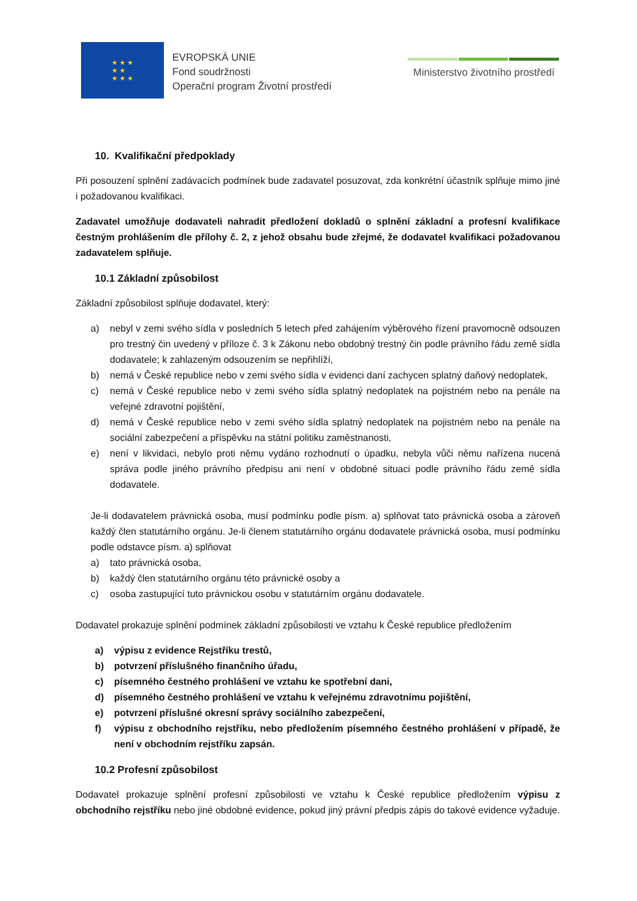★ ★ ★
★ ★
★ ★ ★
EVROPSKÁ UNIE
Fond soudržnosti
Operační program Životní prostředí
Ministerstvo životního prostředí
10. Kvalifikační předpoklady
Při posouzení splnění zadávacích podmínek bude zadavatel posuzovat, zda konkrétní účastník splňuje mimo jiné i požadovanou kvalifikaci.
Zadavatel umožňuje dodavateli nahradit předložení dokladů o splnění základní a profesní kvalifikace čestným prohlášením dle přílohy č. 2, z jehož obsahu bude zřejmé, že dodavatel kvalifikaci požadovanou zadavatelem splňuje.
10.1 Základní způsobilost
Základní způsobilost splňuje dodavatel, který:
a) nebyl v zemi svého sídla v posledních 5 letech před zahájením výběrového řízení pravomocně odsouzen pro trestný čin uvedený v příloze č. 3 k Zákonu nebo obdobný trestný čin podle právního řádu země sídla dodavatele; k zahlazeným odsouzením se nepřihlíží,
b) nemá v České republice nebo v zemi svého sídla v evidenci daní zachycen splatný daňový nedoplatek,
c) nemá v České republice nebo v zemi svého sídla splatný nedoplatek na pojistném nebo na penále na veřejné zdravotní pojištění,
d) nemá v České republice nebo v zemi svého sídla splatný nedoplatek na pojistném nebo na penále na sociální zabezpečení a příspěvku na státní politiku zaměstnanosti,
e) není v likvidaci, nebylo proti němu vydáno rozhodnutí o úpadku, nebyla vůči němu nařízena nucená správa podle jiného právního předpisu ani není v obdobné situaci podle právního řádu země sídla dodavatele.
Je-li dodavatelem právnická osoba, musí podmínku podle písm. a) splňovat tato právnická osoba a zároveň každý člen statutárního orgánu. Je-li členem statutárního orgánu dodavatele právnická osoba, musí podmínku podle odstavce písm. a) splňovat
a) tato právnická osoba,
b) každý člen statutárního orgánu této právnické osoby a
c) osoba zastupující tuto právnickou osobu v statutárním orgánu dodavatele.
Dodavatel prokazuje splnění podmínek základní způsobilosti ve vztahu k České republice předložením
a) výpisu z evidence Rejstříku trestů,
b) potvrzení příslušného finančního úřadu,
c) písemného čestného prohlášení ve vztahu ke spotřební dani,
d) písemného čestného prohlášení ve vztahu k veřejnému zdravotnímu pojištění,
e) potvrzení příslušné okresní správy sociálního zabezpečení,
f) výpisu z obchodního rejstříku, nebo předložením písemného čestného prohlášení v případě, že není v obchodním rejstříku zapsán.
10.2 Profesní způsobilost
Dodavatel prokazuje splnění profesní způsobilosti ve vztahu k České republice předložením výpisu z obchodního rejstříku nebo jiné obdobné evidence, pokud jiný právní předpis zápis do takové evidence vyžaduje.